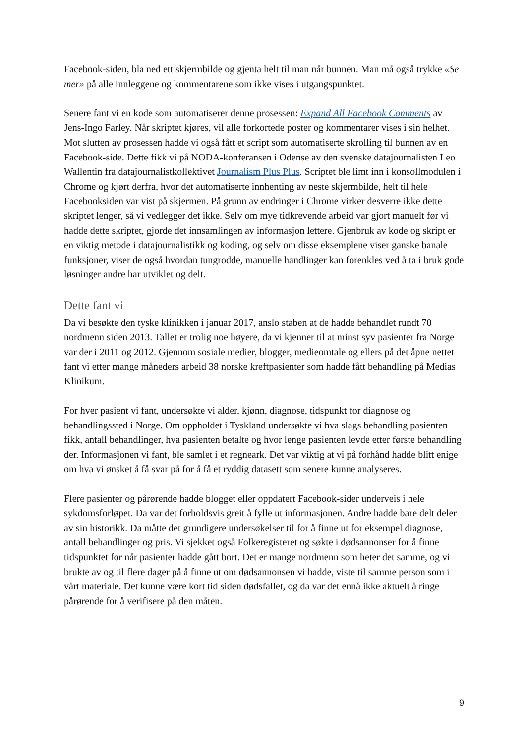Facebook-siden, bla ned ett skjermbilde og gjenta helt til man når bunnen. Man må også trykke «Se mer» på alle innleggene og kommentarene som ikke vises i utgangspunktet.
Senere fant vi en kode som automatiserer denne prosessen: Expand All Facebook Comments av Jens-Ingo Farley. Når skriptet kjøres, vil alle forkortede poster og kommentarer vises i sin helhet. Mot slutten av prosessen hadde vi også fått et script som automatiserte skrolling til bunnen av en Facebook-side. Dette fikk vi på NODA-konferansen i Odense av den svenske datajournalisten Leo Wallentin fra datajournalistkollektivet Journalism Plus Plus. Scriptet ble limt inn i konsollmodulen i Chrome og kjørt derfra, hvor det automatiserte innhenting av neste skjermbilde, helt til hele Facebooksiden var vist på skjermen. På grunn av endringer i Chrome virker desverre ikke dette skriptet lenger, så vi vedlegger det ikke. Selv om mye tidkrevende arbeid var gjort manuelt før vi hadde dette skriptet, gjorde det innsamlingen av informasjon lettere. Gjenbruk av kode og skript er en viktig metode i datajournalistikk og koding, og selv om disse eksemplene viser ganske banale funksjoner, viser de også hvordan tungrodde, manuelle handlinger kan forenkles ved å ta i bruk gode løsninger andre har utviklet og delt.
Dette fant vi
Da vi besøkte den tyske klinikken i januar 2017, anslo staben at de hadde behandlet rundt 70 nordmenn siden 2013. Tallet er trolig noe høyere, da vi kjenner til at minst syv pasienter fra Norge var der i 2011 og 2012. Gjennom sosiale medier, blogger, medieomtale og ellers på det åpne nettet fant vi etter mange måneders arbeid 38 norske kreftpasienter som hadde fått behandling på Medias Klinikum.
For hver pasient vi fant, undersøkte vi alder, kjønn, diagnose, tidspunkt for diagnose og behandlingssted i Norge. Om oppholdet i Tyskland undersøkte vi hva slags behandling pasienten fikk, antall behandlinger, hva pasienten betalte og hvor lenge pasienten levde etter første behandling der. Informasjonen vi fant, ble samlet i et regneark. Det var viktig at vi på forhånd hadde blitt enige om hva vi ønsket å få svar på for å få et ryddig datasett som senere kunne analyseres.
Flere pasienter og pårørende hadde blogget eller oppdatert Facebook-sider underveis i hele sykdomsforløpet. Da var det forholdsvis greit å fylle ut informasjonen. Andre hadde bare delt deler av sin historikk. Da måtte det grundigere undersøkelser til for å finne ut for eksempel diagnose, antall behandlinger og pris. Vi sjekket også Folkeregisteret og søkte i dødsannonser for å finne tidspunktet for når pasienter hadde gått bort. Det er mange nordmenn som heter det samme, og vi brukte av og til flere dager på å finne ut om dødsannonsen vi hadde, viste til samme person som i vårt materiale. Det kunne være kort tid siden dødsfallet, og da var det ennå ikke aktuelt å ringe pårørende for å verifisere på den måten.
9